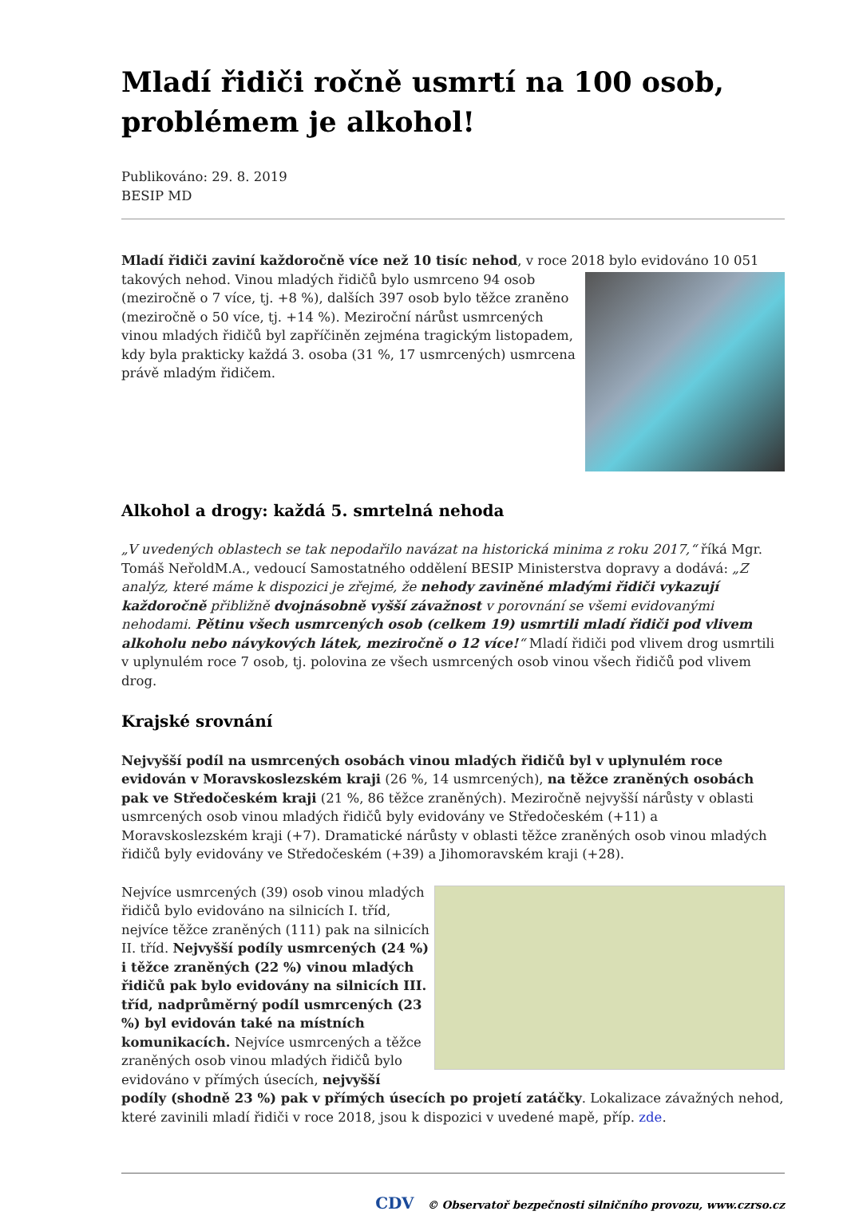Mladí řidiči ročně usmrtí na 100 osob, problémem je alkohol!
Publikováno: 29. 8. 2019
BESIP MD
Mladí řidiči zaviní každoročně více než 10 tisíc nehod, v roce 2018 bylo evidováno 10 051 takových nehod. Vinou mladých řidičů bylo usmrceno 94 osob (meziročně o 7 více, tj. +8 %), dalších 397 osob bylo těžce zraněno (meziročně o 50 více, tj. +14 %). Meziroční nárůst usmrcených vinou mladých řidičů byl zapříčiněn zejména tragickým listopadem, kdy byla prakticky každá 3. osoba (31 %, 17 usmrcených) usmrcena právě mladým řidičem.
Alkohol a drogy: každá 5. smrtelná nehoda
„V uvedených oblastech se tak nepodařilo navázat na historická minima z roku 2017,“ říká Mgr. Tomáš NeřoldM.A., vedoucí Samostatného oddělení BESIP Ministerstva dopravy a dodává: „Z analýz, které máme k dispozici je zřejmé, že nehody zaviněné mladými řidiči vykazují každoročně přibližně dvojnásobně vyšší závažnost v porovnání se všemi evidovanými nehodami. Pětinu všech usmrcených osob (celkem 19) usmrtili mladí řidiči pod vlivem alkoholu nebo návykových látek, meziročně o 12 více!“ Mladí řidiči pod vlivem drog usmrtili v uplynulém roce 7 osob, tj. polovina ze všech usmrcených osob vinou všech řidičů pod vlivem drog.
Krajské srovnání
Nejvyšší podíl na usmrcených osobách vinou mladých řidičů byl v uplynulém roce evidován v Moravskoslezském kraji (26 %, 14 usmrcených), na těžce zraněných osobách pak ve Středočeském kraji (21 %, 86 těžce zraněných). Meziročně nejvyšší nárůsty v oblasti usmrcených osob vinou mladých řidičů byly evidovány ve Středočeském (+11) a Moravskoslezském kraji (+7). Dramatické nárůsty v oblasti těžce zraněných osob vinou mladých řidičů byly evidovány ve Středočeském (+39) a Jihomoravském kraji (+28).
Nejvíce usmrcených (39) osob vinou mladých řidičů bylo evidováno na silnicích I. tříd, nejvíce těžce zraněných (111) pak na silnicích II. tříd. Nejvyšší podíly usmrcených (24 %) i těžce zraněných (22 %) vinou mladých řidičů pak bylo evidovány na silnicích III. tříd, nadprůměrný podíl usmrcených (23 %) byl evidován také na místních komunikacích. Nejvíce usmrcených a těžce zraněných osob vinou mladých řidičů bylo evidováno v přímých úsecích, nejvyšší podíly (shodně 23 %) pak v přímých úsecích po projetí zatáčky. Lokalizace závažných nehod, které zavinili mladí řidiči v roce 2018, jsou k dispozici v uvedené mapě, příp. zde.
CDV © Observatoř bezpečnosti silničního provozu, www.czrso.cz